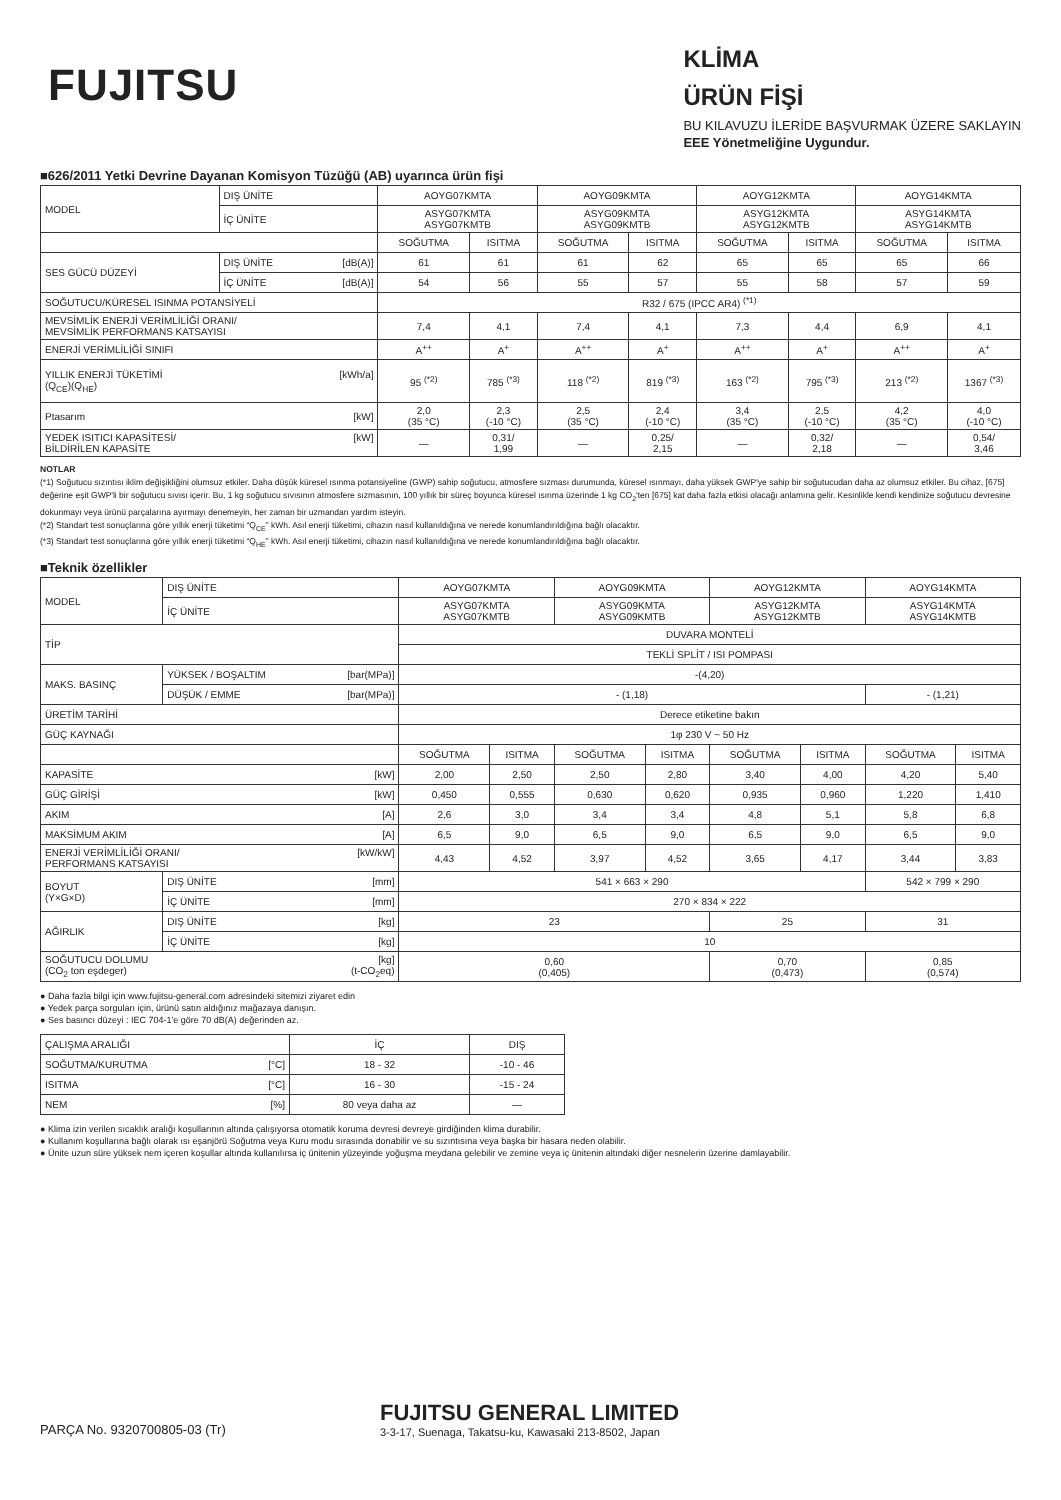FUJITSU
KLİMA
ÜRÜN FİŞİ
BU KILAVUZU İLERİDE BAŞVURMAK ÜZERE SAKLAYIN
EEE Yönetmeliğine Uygundur.
■626/2011 Yetki Devrine Dayanan Komisyon Tüzüğü (AB) uyarınca ürün fişi
| MODEL | DIŞ ÜNİTE | AOYG07KMTA | | AOYG09KMTA | | AOYG12KMTA | | AOYG14KMTA | |
| | İÇ ÜNİTE | ASYG07KMTA ASYG07KMTB | | ASYG09KMTA ASYG09KMTB | | ASYG12KMTA ASYG12KMTB | | ASYG14KMTA ASYG14KMTB | |
| | | SOĞUTMA | ISITMA | SOĞUTMA | ISITMA | SOĞUTMA | ISITMA | SOĞUTMA | ISITMA |
| SES GÜCÜ DÜZEYİ | DIŞ ÜNİTE [dB(A)] | 61 | 61 | 61 | 62 | 65 | 65 | 65 | 66 |
| | İÇ ÜNİTE [dB(A)] | 54 | 56 | 55 | 57 | 55 | 58 | 57 | 59 |
| SOĞUTUCU/KÜRESEL ISINMA POTANSİYELİ | | R32 / 675 (IPCC AR4) <sup>(*1)</sup> | | | | | | | |
| MEVSİMLİK ENERJİ VERİMLİLİĞİ ORANI/ MEVSİMLİK PERFORMANS KATSAYISI | | 7,4 | 4,1 | 7,4 | 4,1 | 7,3 | 4,4 | 6,9 | 4,1 |
| ENERJİ VERİMLİLİĞİ SINIFI | | A<sup>++</sup> | A<sup>+</sup> | A<sup>++</sup> | A<sup>+</sup> | A<sup>++</sup> | A<sup>+</sup> | A<sup>++</sup> | A<sup>+</sup> |
| YILLIK ENERJİ TÜKETİMİ [kWh/a] (Q<sub>CE</sub>)(Q<sub>HE</sub>) | | 95 <sup>(*2)</sup> | 785 <sup>(*3)</sup> | 118 <sup>(*2)</sup> | 819 <sup>(*3)</sup> | 163 <sup>(*2)</sup> | 795 <sup>(*3)</sup> | 213 <sup>(*2)</sup> | 1367 <sup>(*3)</sup> |
| Ptasarım [kW] | | 2,0 (35 °C) | 2,3 (-10 °C) | 2,5 (35 °C) | 2,4 (-10 °C) | 3,4 (35 °C) | 2,5 (-10 °C) | 4,2 (35 °C) | 4,0 (-10 °C) |
| YEDEK ISITICI KAPASİTESİ/ [kW] BİLDİRİLEN KAPASİTE | | — | 0,31/ 1,99 | — | 0,25/ 2,15 | — | 0,32/ 2,18 | — | 0,54/ 3,46 |
NOTLAR
(*1) Soğutucu sızıntısı iklim değişikliğini olumsuz etkiler. Daha düşük küresel ısınma potansiyeline (GWP) sahip soğutucu, atmosfere sızması durumunda, küresel ısınmayı, daha yüksek GWP'ye sahip bir soğutucudan daha az olumsuz etkiler. Bu cihaz, [675] değerine eşit GWP'li bir soğutucu sıvısı içerir. Bu, 1 kg soğutucu sıvısının atmosfere sızmasının, 100 yıllık bir süreç boyunca küresel ısınma üzerinde 1 kg CO<sub>2</sub>'ten [675] kat daha fazla etkisi olacağı anlamına gelir. Kesinlikle kendi kendinize soğutucu devresine dokunmayı veya ürünü parçalarına ayırmayı denemeyin, her zaman bir uzmandan yardım isteyin.
(*2) Standart test sonuçlarına göre yıllık enerji tüketimi “Q<sub>CE</sub>” kWh. Asıl enerji tüketimi, cihazın nasıl kullanıldığına ve nerede konumlandırıldığına bağlı olacaktır.
(*3) Standart test sonuçlarına göre yıllık enerji tüketimi “Q<sub>HE</sub>” kWh. Asıl enerji tüketimi, cihazın nasıl kullanıldığına ve nerede konumlandırıldığına bağlı olacaktır.
■Teknik özellikler
| MODEL | DIŞ ÜNİTE | AOYG07KMTA | | AOYG09KMTA | | AOYG12KMTA | | AOYG14KMTA | |
| | İÇ ÜNİTE | ASYG07KMTA ASYG07KMTB | | ASYG09KMTA ASYG09KMTB | | ASYG12KMTA ASYG12KMTB | | ASYG14KMTA ASYG14KMTB | |
| TİP | | DUVARA MONTELİ | | | | | | | |
| | | TEKLİ SPLİT / ISI POMPASI | | | | | | | |
| MAKS. BASINÇ | YÜKSEK / BOŞALTIM [bar(MPa)] | -(4,20) | | | | | | | |
| | DÜŞÜK / EMME [bar(MPa)] | - (1,18) | | | | | | - (1,21) | |
| ÜRETİM TARİHİ | | Derece etiketine bakın | | | | | | | |
| GÜÇ KAYNAĞI | | 1φ 230 V ~ 50 Hz | | | | | | | |
| | | SOĞUTMA | ISITMA | SOĞUTMA | ISITMA | SOĞUTMA | ISITMA | SOĞUTMA | ISITMA |
| KAPASİTE [kW] | | 2,00 | 2,50 | 2,50 | 2,80 | 3,40 | 4,00 | 4,20 | 5,40 |
| GÜÇ GİRİŞİ [kW] | | 0,450 | 0,555 | 0,630 | 0,620 | 0,935 | 0,960 | 1,220 | 1,410 |
| AKIM [A] | | 2,6 | 3,0 | 3,4 | 3,4 | 4,8 | 5,1 | 5,8 | 6,8 |
| MAKSİMUM AKIM [A] | | 6,5 | 9,0 | 6,5 | 9,0 | 6,5 | 9,0 | 6,5 | 9,0 |
| ENERJİ VERİMLİLİĞİ ORANI/ [kW/kW] PERFORMANS KATSAYISI | | 4,43 | 4,52 | 3,97 | 4,52 | 3,65 | 4,17 | 3,44 | 3,83 |
| BOYUT (Y×G×D) | DIŞ ÜNİTE [mm] | 541 × 663 × 290 | | | | | | 542 × 799 × 290 | |
| | İÇ ÜNİTE [mm] | 270 × 834 × 222 | | | | | | | |
| AĞIRLIK | DIŞ ÜNİTE [kg] | 23 | | | | 25 | | 31 | |
| | İÇ ÜNİTE [kg] | 10 | | | | | | | |
| SOĞUTUCU DOLUMU [kg] (CO<sub>2</sub> ton eşdeger) (t-CO<sub>2</sub>eq) | | 0,60 (0,405) | | | | 0,70 (0,473) | | 0,85 (0,574) | |
● Daha fazla bilgi için www.fujitsu-general.com adresindeki sitemizi ziyaret edin
● Yedek parça sorguları için, ürünü satın aldığınız mağazaya danışın.
● Ses basıncı düzeyi : IEC 704-1'e göre 70 dB(A) değerinden az.
| ÇALIŞMA ARALIĞI | İÇ | DIŞ |
| SOĞUTMA/KURUTMA [°C] | 18 - 32 | -10 - 46 |
| ISITMA [°C] | 16 - 30 | -15 - 24 |
| NEM [%] | 80 veya daha az | — |
● Klima izin verilen sıcaklık aralığı koşullarının altında çalışıyorsa otomatik koruma devresi devreye girdiğinden klima durabilir.
● Kullanım koşullarına bağlı olarak ısı eşanjörü Soğutma veya Kuru modu sırasında donabilir ve su sızıntısına veya başka bir hasara neden olabilir.
● Ünite uzun süre yüksek nem içeren koşullar altında kullanılırsa iç ünitenin yüzeyinde yoğuşma meydana gelebilir ve zemine veya iç ünitenin altındaki diğer nesnelerin üzerine damlayabilir.
PARÇA No. 9320700805-03 (Tr)
FUJITSU GENERAL LIMITED
3-3-17, Suenaga, Takatsu-ku, Kawasaki 213-8502, Japan